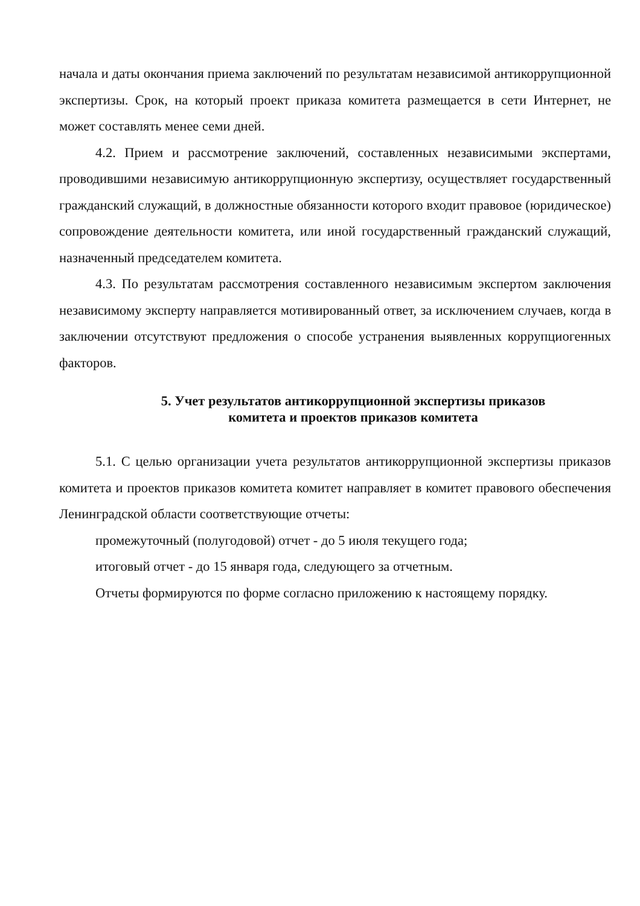начала и даты окончания приема заключений по результатам независимой антикоррупционной экспертизы. Срок, на который проект приказа комитета размещается в сети Интернет, не может составлять менее семи дней.
4.2. Прием и рассмотрение заключений, составленных независимыми экспертами, проводившими независимую антикоррупционную экспертизу, осуществляет государственный гражданский служащий, в должностные обязанности которого входит правовое (юридическое) сопровождение деятельности комитета, или иной государственный гражданский служащий, назначенный председателем комитета.
4.3. По результатам рассмотрения составленного независимым экспертом заключения независимому эксперту направляется мотивированный ответ, за исключением случаев, когда в заключении отсутствуют предложения о способе устранения выявленных коррупциогенных факторов.
5. Учет результатов антикоррупционной экспертизы приказов
комитета и проектов приказов комитета
5.1. С целью организации учета результатов антикоррупционной экспертизы приказов комитета и проектов приказов комитета комитет направляет в комитет правового обеспечения Ленинградской области соответствующие отчеты:
промежуточный (полугодовой) отчет - до 5 июля текущего года;
итоговый отчет - до 15 января года, следующего за отчетным.
Отчеты формируются по форме согласно приложению к настоящему порядку.